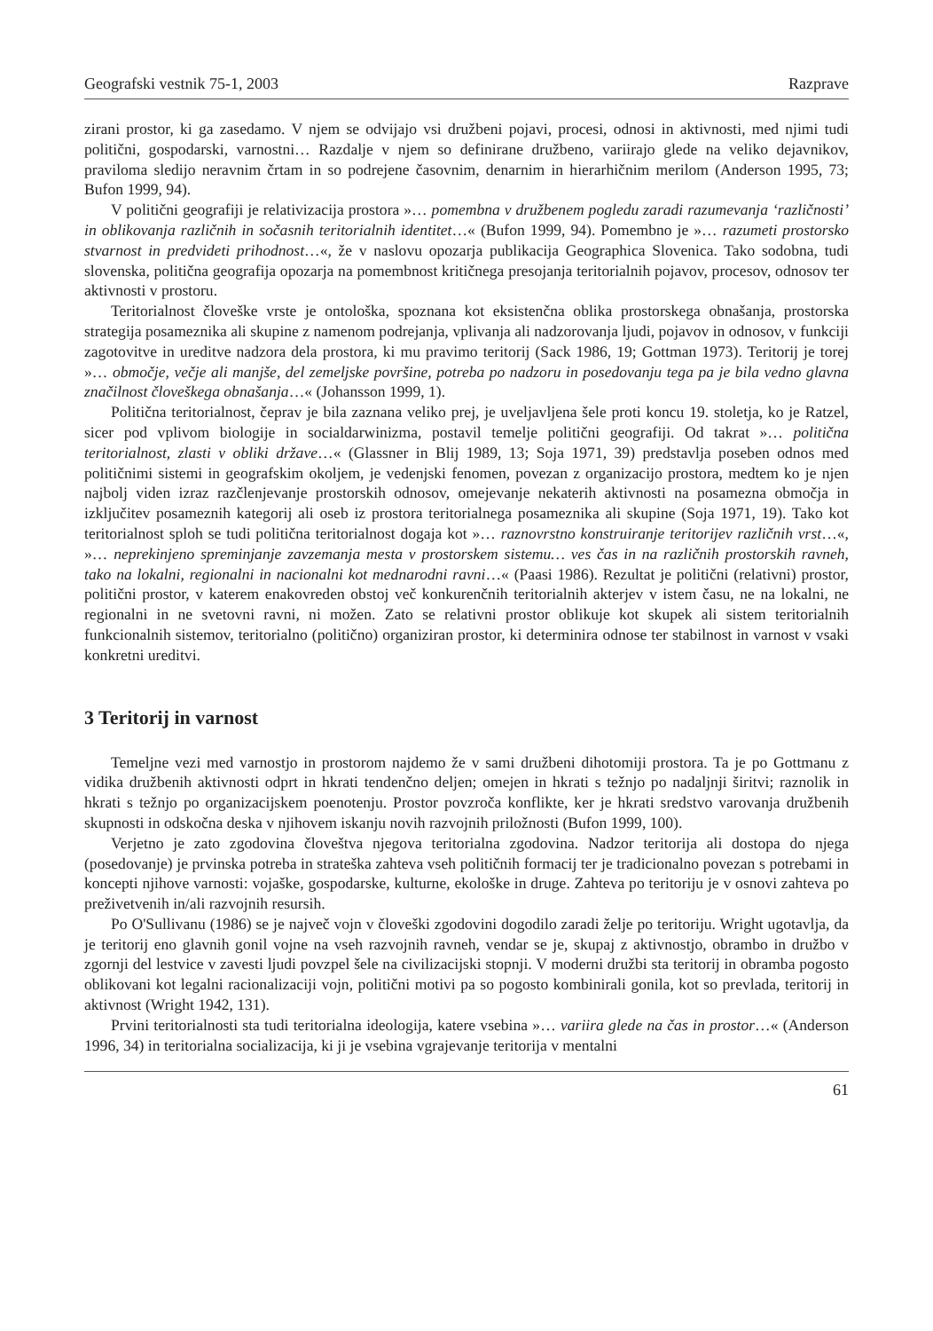Geografski vestnik 75-1, 2003 Razprave
zirani prostor, ki ga zasedamo. V njem se odvijajo vsi družbeni pojavi, procesi, odnosi in aktivnosti, med njimi tudi politični, gospodarski, varnostni… Razdalje v njem so definirane družbeno, variirajo glede na veliko dejavnikov, praviloma sledijo neravnim črtam in so podrejene časovnim, denarnim in hierarhičnim merilom (Anderson 1995, 73; Bufon 1999, 94).
V politični geografiji je relativizacija prostora »… pomembna v družbenem pogledu zaradi razumevanja ‘različnosti’ in oblikovanja različnih in sočasnih teritorialnih identitet…« (Bufon 1999, 94). Pomembno je »… razumeti prostorsko stvarnost in predvideti prihodnost…«, že v naslovu opozarja publikacija Geographica Slovenica. Tako sodobna, tudi slovenska, politična geografija opozarja na pomembnost kritičnega presojanja teritorialnih pojavov, procesov, odnosov ter aktivnosti v prostoru.
Teritorialnost človeške vrste je ontološka, spoznana kot eksistenčna oblika prostorskega obnašanja, prostorska strategija posameznika ali skupine z namenom podrejanja, vplivanja ali nadzorovanja ljudi, pojavov in odnosov, v funkciji zagotovitve in ureditve nadzora dela prostora, ki mu pravimo teritorij (Sack 1986, 19; Gottman 1973). Teritorij je torej »… območje, večje ali manjše, del zemeljske površine, potreba po nadzoru in posedovanju tega pa je bila vedno glavna značilnost človeškega obnašanja…« (Johansson 1999, 1).
Politična teritorialnost, čeprav je bila zaznana veliko prej, je uveljavljena šele proti koncu 19. stoletja, ko je Ratzel, sicer pod vplivom biologije in socialdarwinizma, postavil temelje politični geografiji. Od takrat »… politična teritorialnost, zlasti v obliki države…« (Glassner in Blij 1989, 13; Soja 1971, 39) predstavlja poseben odnos med političnimi sistemi in geografskim okoljem, je vedenjski fenomen, povezan z organizacijo prostora, medtem ko je njen najbolj viden izraz razčlenjevanje prostorskih odnosov, omejevanje nekaterih aktivnosti na posamezna območja in izključitev posameznih kategorij ali oseb iz prostora teritorialnega posameznika ali skupine (Soja 1971, 19). Tako kot teritorialnost sploh se tudi politična teritorialnost dogaja kot »… raznovrstno konstruiranje teritorijev različnih vrst…«, »… neprekinjeno spreminjanje zavzemanja mesta v prostorskem sistemu… ves čas in na različnih prostorskih ravneh, tako na lokalni, regionalni in nacionalni kot mednarodni ravni…« (Paasi 1986). Rezultat je politični (relativni) prostor, politični prostor, v katerem enakovreden obstoj več konkurenčnih teritorialnih akterjev v istem času, ne na lokalni, ne regionalni in ne svetovni ravni, ni možen. Zato se relativni prostor oblikuje kot skupek ali sistem teritorialnih funkcionalnih sistemov, teritorialno (politično) organiziran prostor, ki determinira odnose ter stabilnost in varnost v vsaki konkretni ureditvi.
3 Teritorij in varnost
Temeljne vezi med varnostjo in prostorom najdemo že v sami družbeni dihotomiji prostora. Ta je po Gottmanu z vidika družbenih aktivnosti odprt in hkrati tendenčno deljen; omejen in hkrati s težnjo po nadaljnji širitvi; raznolik in hkrati s težnjo po organizacijskem poenotenju. Prostor povzroča konflikte, ker je hkrati sredstvo varovanja družbenih skupnosti in odskočna deska v njihovem iskanju novih razvojnih priložnosti (Bufon 1999, 100).
Verjetno je zato zgodovina človeštva njegova teritorialna zgodovina. Nadzor teritorija ali dostopa do njega (posedovanje) je prvinska potreba in strateška zahteva vseh političnih formacij ter je tradicionalno povezan s potrebami in koncepti njihove varnosti: vojaške, gospodarske, kulturne, ekološke in druge. Zahteva po teritoriju je v osnovi zahteva po preživetvenih in/ali razvojnih resursih.
Po O'Sullivanu (1986) se je največ vojn v človeški zgodovini dogodilo zaradi želje po teritoriju. Wright ugotavlja, da je teritorij eno glavnih gonil vojne na vseh razvojnih ravneh, vendar se je, skupaj z aktivnostjo, obrambo in družbo v zgornji del lestvice v zavesti ljudi povzpel šele na civilizacijski stopnji. V moderni družbi sta teritorij in obramba pogosto oblikovani kot legalni racionalizaciji vojn, politični motivi pa so pogosto kombinirali gonila, kot so prevlada, teritorij in aktivnost (Wright 1942, 131).
Prvini teritorialnosti sta tudi teritorialna ideologija, katere vsebina »… variira glede na čas in prostor…« (Anderson 1996, 34) in teritorialna socializacija, ki ji je vsebina vgrajevanje teritorija v mentalni
61